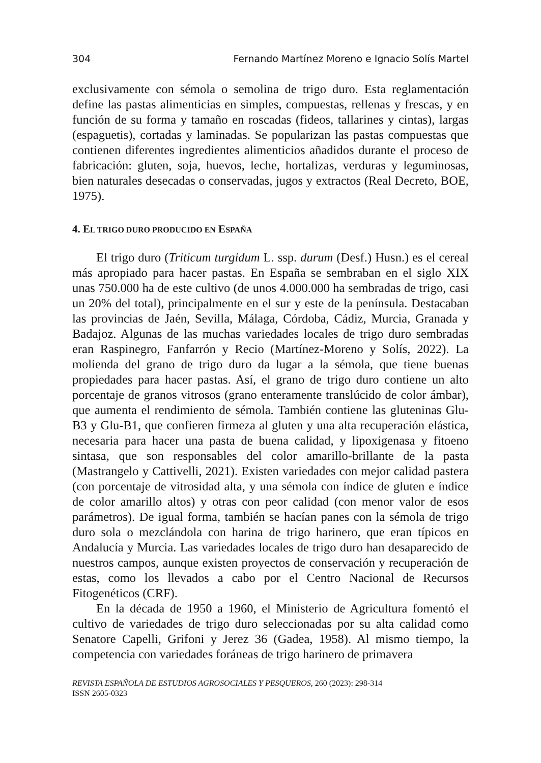304 Fernando Martínez Moreno e Ignacio Solís Martel
exclusivamente con sémola o semolina de trigo duro. Esta reglamentación define las pastas alimenticias en simples, compuestas, rellenas y frescas, y en función de su forma y tamaño en roscadas (fideos, tallarines y cintas), largas (espaguetis), cortadas y laminadas. Se popularizan las pastas compuestas que contienen diferentes ingredientes alimenticios añadidos durante el proceso de fabricación: gluten, soja, huevos, leche, hortalizas, verduras y leguminosas, bien naturales desecadas o conservadas, jugos y extractos (Real Decreto, BOE, 1975).
4. EL TRIGO DURO PRODUCIDO EN ESPAÑA
El trigo duro (Triticum turgidum L. ssp. durum (Desf.) Husn.) es el cereal más apropiado para hacer pastas. En España se sembraban en el siglo XIX unas 750.000 ha de este cultivo (de unos 4.000.000 ha sembradas de trigo, casi un 20% del total), principalmente en el sur y este de la península. Destacaban las provincias de Jaén, Sevilla, Málaga, Córdoba, Cádiz, Murcia, Granada y Badajoz. Algunas de las muchas variedades locales de trigo duro sembradas eran Raspinegro, Fanfarrón y Recio (Martínez-Moreno y Solís, 2022). La molienda del grano de trigo duro da lugar a la sémola, que tiene buenas propiedades para hacer pastas. Así, el grano de trigo duro contiene un alto porcentaje de granos vitrosos (grano enteramente translúcido de color ámbar), que aumenta el rendimiento de sémola. También contiene las gluteninas Glu-B3 y Glu-B1, que confieren firmeza al gluten y una alta recuperación elástica, necesaria para hacer una pasta de buena calidad, y lipoxigenasa y fitoeno sintasa, que son responsables del color amarillo-brillante de la pasta (Mastrangelo y Cattivelli, 2021). Existen variedades con mejor calidad pastera (con porcentaje de vitrosidad alta, y una sémola con índice de gluten e índice de color amarillo altos) y otras con peor calidad (con menor valor de esos parámetros). De igual forma, también se hacían panes con la sémola de trigo duro sola o mezclándola con harina de trigo harinero, que eran típicos en Andalucía y Murcia. Las variedades locales de trigo duro han desaparecido de nuestros campos, aunque existen proyectos de conservación y recuperación de estas, como los llevados a cabo por el Centro Nacional de Recursos Fitogenéticos (CRF).
En la década de 1950 a 1960, el Ministerio de Agricultura fomentó el cultivo de variedades de trigo duro seleccionadas por su alta calidad como Senatore Capelli, Grifoni y Jerez 36 (Gadea, 1958). Al mismo tiempo, la competencia con variedades foráneas de trigo harinero de primavera
REVISTA ESPAÑOLA DE ESTUDIOS AGROSOCIALES Y PESQUEROS, 260 (2023): 298-314
ISSN 2605-0323